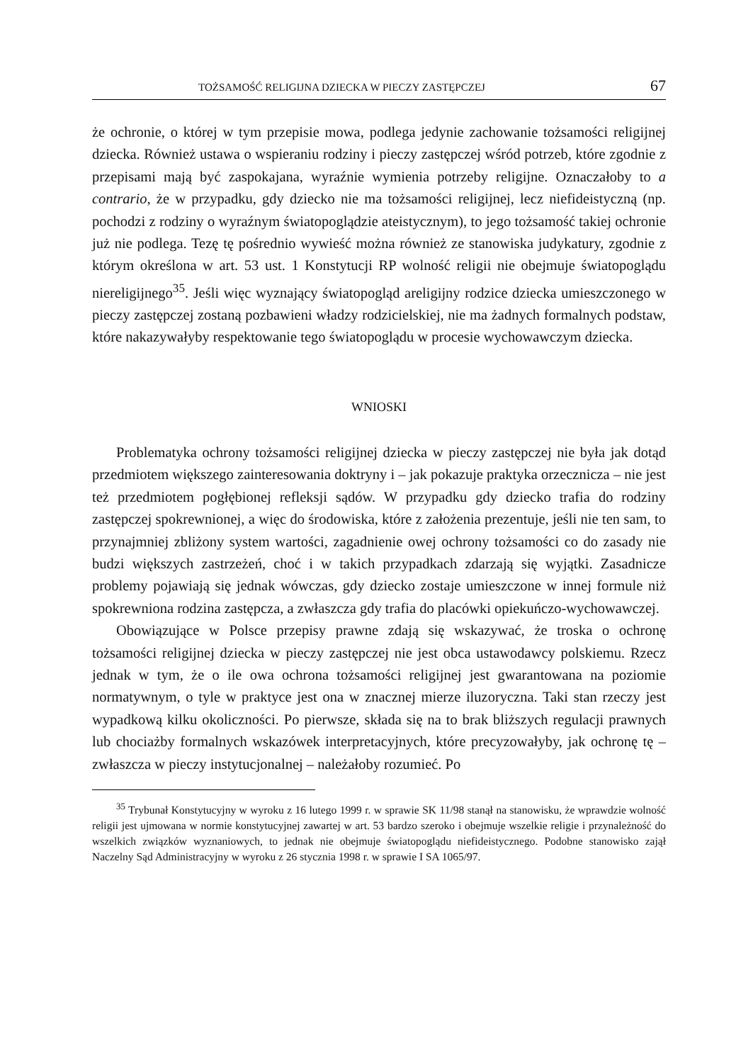TOŻSAMOŚĆ RELIGIJNA DZIECKA W PIECZY ZASTĘPCZEJ 67
że ochronie, o której w tym przepisie mowa, podlega jedynie zachowanie tożsamości religijnej dziecka. Również ustawa o wspieraniu rodziny i pieczy zastępczej wśród potrzeb, które zgodnie z przepisami mają być zaspokajana, wyraźnie wymienia potrzeby religijne. Oznaczałoby to a contrario, że w przypadku, gdy dziecko nie ma tożsamości religijnej, lecz niefideistyczną (np. pochodzi z rodziny o wyraźnym światopoglądzie ateistycznym), to jego tożsamość takiej ochronie już nie podlega. Tezę tę pośrednio wywieść można również ze stanowiska judykatury, zgodnie z którym określona w art. 53 ust. 1 Konstytucji RP wolność religii nie obejmuje światopoglądu niereligijnego<sup>35</sup>. Jeśli więc wyznający światopogląd areligijny rodzice dziecka umieszczonego w pieczy zastępczej zostaną pozbawieni władzy rodzicielskiej, nie ma żadnych formalnych podstaw, które nakazywałyby respektowanie tego światopoglądu w procesie wychowawczym dziecka.
WNIOSKI
Problematyka ochrony tożsamości religijnej dziecka w pieczy zastępczej nie była jak dotąd przedmiotem większego zainteresowania doktryny i – jak pokazuje praktyka orzecznicza – nie jest też przedmiotem pogłębionej refleksji sądów. W przypadku gdy dziecko trafia do rodziny zastępczej spokrewnionej, a więc do środowiska, które z założenia prezentuje, jeśli nie ten sam, to przynajmniej zbliżony system wartości, zagadnienie owej ochrony tożsamości co do zasady nie budzi większych zastrzeżeń, choć i w takich przypadkach zdarzają się wyjątki. Zasadnicze problemy pojawiają się jednak wówczas, gdy dziecko zostaje umieszczone w innej formule niż spokrewniona rodzina zastępcza, a zwłaszcza gdy trafia do placówki opiekuńczo-wychowawczej.
Obowiązujące w Polsce przepisy prawne zdają się wskazywać, że troska o ochronę tożsamości religijnej dziecka w pieczy zastępczej nie jest obca ustawodawcy polskiemu. Rzecz jednak w tym, że o ile owa ochrona tożsamości religijnej jest gwarantowana na poziomie normatywnym, o tyle w praktyce jest ona w znacznej mierze iluzoryczna. Taki stan rzeczy jest wypadkową kilku okoliczności. Po pierwsze, składa się na to brak bliższych regulacji prawnych lub chociażby formalnych wskazówek interpretacyjnych, które precyzowałyby, jak ochronę tę – zwłaszcza w pieczy instytucjonalnej – należałoby rozumieć. Po
<sup>35</sup> Trybunał Konstytucyjny w wyroku z 16 lutego 1999 r. w sprawie SK 11/98 stanął na stanowisku, że wprawdzie wolność religii jest ujmowana w normie konstytucyjnej zawartej w art. 53 bardzo szeroko i obejmuje wszelkie religie i przynależność do wszelkich związków wyznaniowych, to jednak nie obejmuje światopoglądu niefideistycznego. Podobne stanowisko zajął Naczelny Sąd Administracyjny w wyroku z 26 stycznia 1998 r. w sprawie I SA 1065/97.